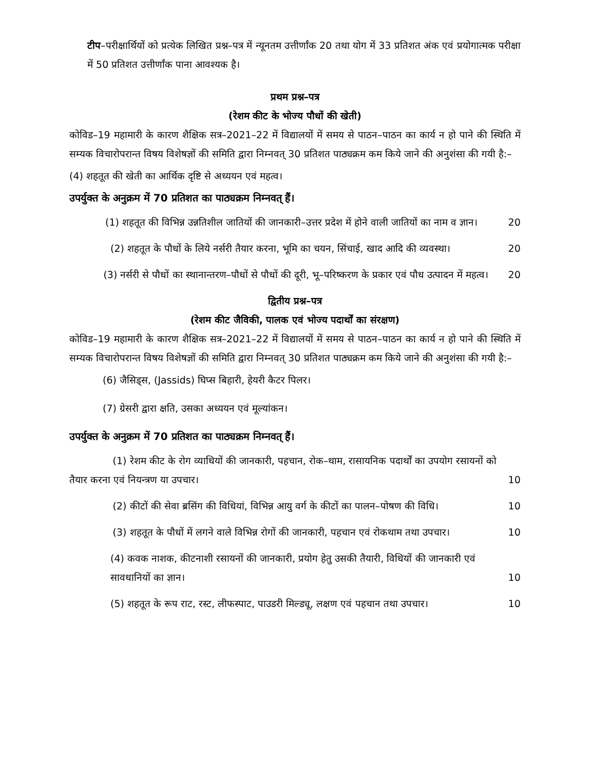टीप–परीक्षार्थियों को प्रत्येक लिखित प्रश्न–पत्र में न्यूनतम उत्तीर्णांक 20 तथा योग में 33 प्रतिशत अंक एवं प्रयोगात्मक परीक्षा में 50 प्रतिशत उत्तीर्णांक पाना आवश्यक है।
प्रथम प्रश्न–पत्र
(रेशम कीट के भोज्य पौधों की खेती)
कोविड–19 महामारी के कारण शैक्षिक सत्र–2021–22 में विद्यालयों में समय से पाठन–पाठन का कार्य न हो पाने की स्थिति में सम्यक विचारोपरान्त विषय विशेषज्ञों की समिति द्वारा निम्नवत् 30 प्रतिशत पाठ्यक्रम कम किये जाने की अनुशंसा की गयी है:–
(4) शहतूत की खेती का आर्थिक दृष्टि से अध्ययन एवं महत्व।
उपर्युक्त के अनुक्रम में 70 प्रतिशत का पाठ्यक्रम निम्नवत् हैं।
(1) शहतूत की विभिन्न उन्नतिशील जातियों की जानकारी–उत्तर प्रदेश में होने वाली जातियों का नाम व ज्ञान। 20
(2) शहतूत के पौधों के लिये नर्सरी तैयार करना, भूमि का चयन, सिंचाई, खाद आदि की व्यवस्था। 20
(3) नर्सरी से पौधों का स्थानान्तरण–पौधों से पौधों की दूरी, भू–परिष्करण के प्रकार एवं पौध उत्पादन में महत्व। 20
द्वितीय प्रश्न–पत्र
(रेशम कीट जैविकी, पालक एवं भोज्य पदार्थों का संरक्षण)
कोविड–19 महामारी के कारण शैक्षिक सत्र–2021–22 में विद्यालयों में समय से पाठन–पाठन का कार्य न हो पाने की स्थिति में सम्यक विचारोपरान्त विषय विशेषज्ञों की समिति द्वारा निम्नवत् 30 प्रतिशत पाठ्यक्रम कम किये जाने की अनुशंसा की गयी है:–
(6) जैसिड्स, (Jassids) घिप्स बिहारी, हेयरी कैटर पिलर।
(7) ग्रेसरी द्वारा क्षति, उसका अध्ययन एवं मूल्यांकन।
उपर्युक्त के अनुक्रम में 70 प्रतिशत का पाठ्यक्रम निम्नवत् हैं।
(1) रेशम कीट के रोग व्याधियों की जानकारी, पहचान, रोक–थाम, रासायनिक पदार्थों का उपयोग रसायनों को तैयार करना एवं नियन्त्रण या उपचार। 10
(2) कीटों की सेवा ब्रसिंग की विधियां, विभिन्न आयु वर्ग के कीटों का पालन–पोषण की विधि। 10
(3) शहतूत के पौधों में लगने वाले विभिन्न रोगों की जानकारी, पहचान एवं रोकथाम तथा उपचार। 10
(4) कवक नाशक, कीटनाशी रसायनों की जानकारी, प्रयोग हेतु उसकी तैयारी, विधियों की जानकारी एवं सावधानियों का ज्ञान। 10
(5) शहतूत के रूप राट, रस्ट, लीफस्पाट, पाउडरी मिल्ड्यू, लक्षण एवं पहचान तथा उपचार। 10